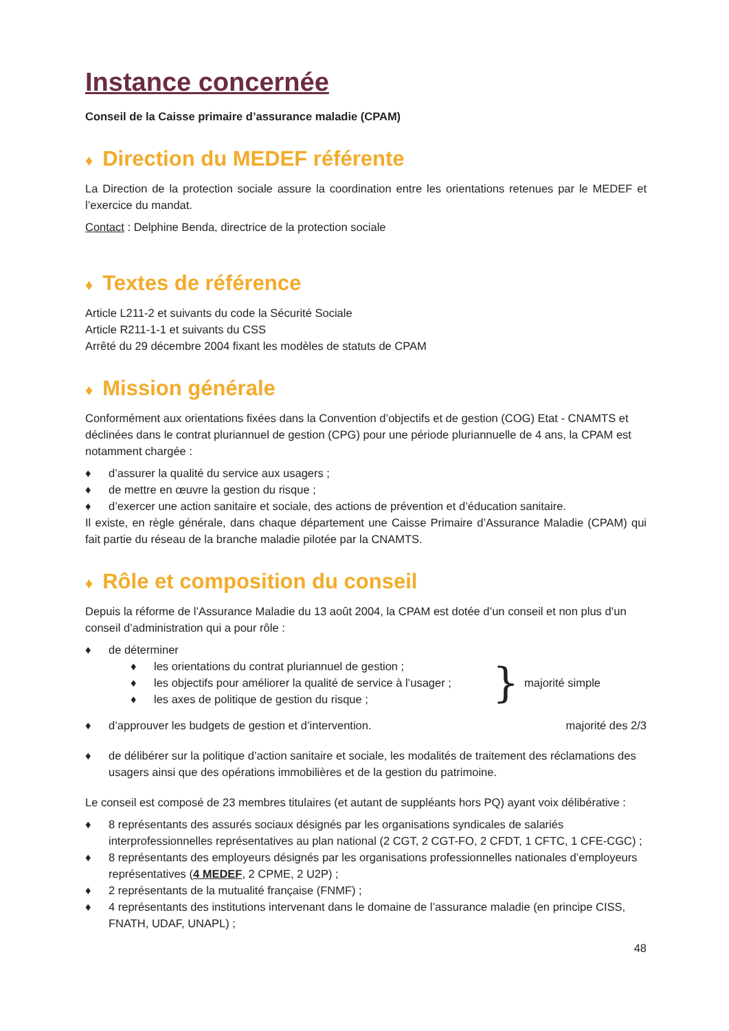Instance concernée
Conseil de la Caisse primaire d’assurance maladie (CPAM)
♦ Direction du MEDEF référente
La Direction de la protection sociale assure la coordination entre les orientations retenues par le MEDEF et l’exercice du mandat.
Contact : Delphine Benda, directrice de la protection sociale
♦ Textes de référence
Article L211-2 et suivants du code la Sécurité Sociale
Article R211-1-1 et suivants du CSS
Arrêté du 29 décembre 2004 fixant les modèles de statuts de CPAM
♦ Mission générale
Conformément aux orientations fixées dans la Convention d’objectifs et de gestion (COG) Etat - CNAMTS et déclinées dans le contrat pluriannuel de gestion (CPG) pour une période pluriannuelle de 4 ans, la CPAM est notamment chargée :
♦ d’assurer la qualité du service aux usagers ;
♦ de mettre en œuvre la gestion du risque ;
♦ d’exercer une action sanitaire et sociale, des actions de prévention et d’éducation sanitaire.
Il existe, en règle générale, dans chaque département une Caisse Primaire d’Assurance Maladie (CPAM) qui fait partie du réseau de la branche maladie pilotée par la CNAMTS.
♦ Rôle et composition du conseil
Depuis la réforme de l’Assurance Maladie du 13 août 2004, la CPAM est dotée d’un conseil et non plus d’un conseil d’administration qui a pour rôle :
♦ de déterminer
♦ les orientations du contrat pluriannuel de gestion ;
♦ les objectifs pour améliorer la qualité de service à l’usager ;
♦ les axes de politique de gestion du risque ;
} majorité simple
♦ d’approuver les budgets de gestion et d’intervention.
majorité des 2/3
♦ de délibérer sur la politique d’action sanitaire et sociale, les modalités de traitement des réclamations des usagers ainsi que des opérations immobilières et de la gestion du patrimoine.
Le conseil est composé de 23 membres titulaires (et autant de suppléants hors PQ) ayant voix délibérative :
♦ 8 représentants des assurés sociaux désignés par les organisations syndicales de salariés interprofessionnelles représentatives au plan national (2 CGT, 2 CGT-FO, 2 CFDT, 1 CFTC, 1 CFE-CGC) ;
♦ 8 représentants des employeurs désignés par les organisations professionnelles nationales d’employeurs représentatives (4 MEDEF, 2 CPME, 2 U2P) ;
♦ 2 représentants de la mutualité française (FNMF) ;
♦ 4 représentants des institutions intervenant dans le domaine de l’assurance maladie (en principe CISS, FNATH, UDAF, UNAPL) ;
48